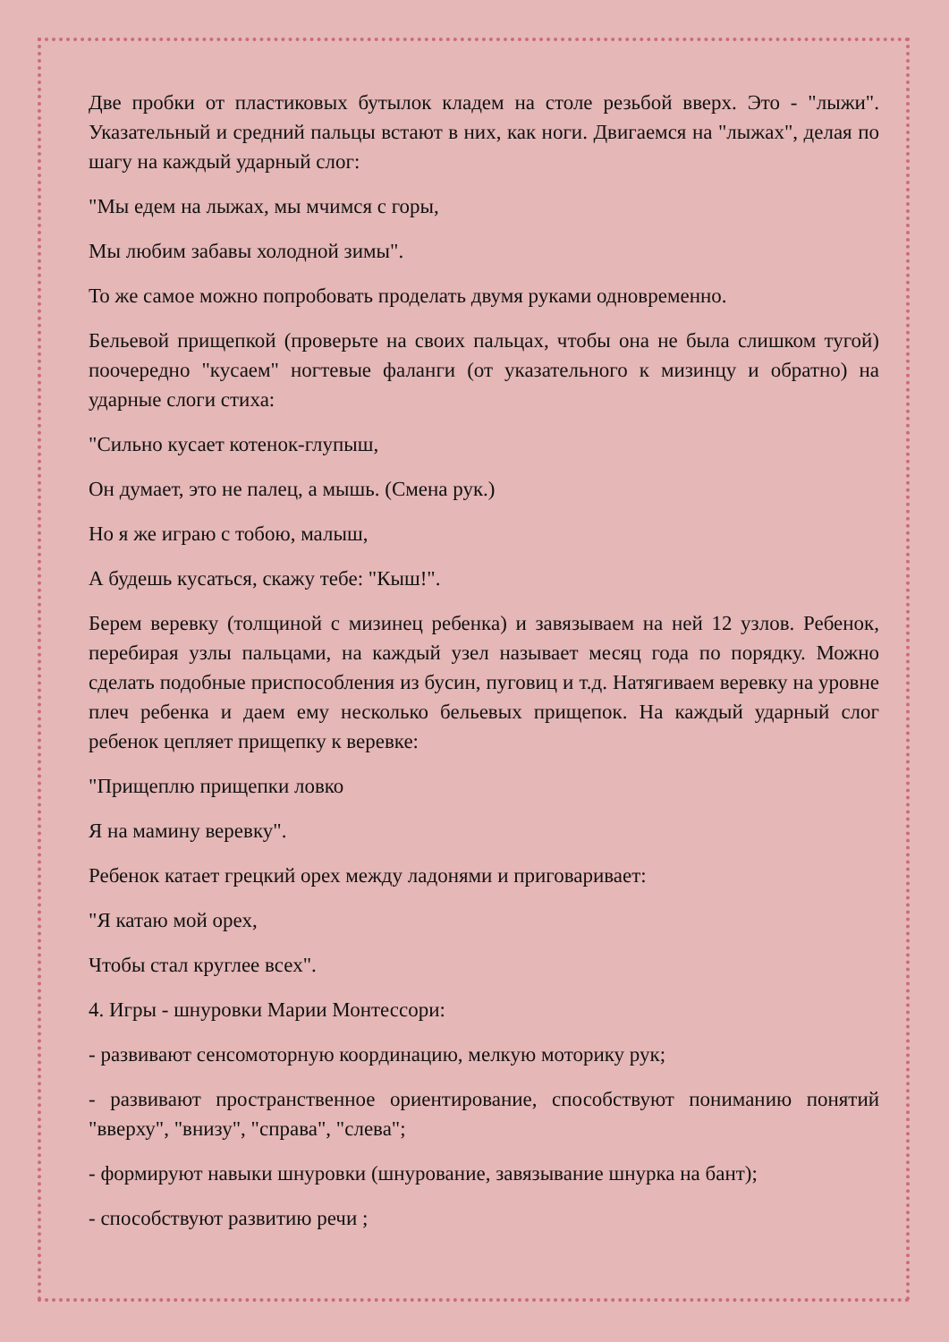Две пробки от пластиковых бутылок кладем на столе резьбой вверх. Это - "лыжи". Указательный и средний пальцы встают в них, как ноги. Двигаемся на "лыжах", делая по шагу на каждый ударный слог:
"Мы едем на лыжах, мы мчимся с горы,
Мы любим забавы холодной зимы".
То же самое можно попробовать проделать двумя руками одновременно.
Бельевой прищепкой (проверьте на своих пальцах, чтобы она не была слишком тугой) поочередно "кусаем" ногтевые фаланги (от указательного к мизинцу и обратно) на ударные слоги стиха:
"Сильно кусает котенок-глупыш,
Он думает, это не палец, а мышь. (Смена рук.)
Но я же играю с тобою, малыш,
А будешь кусаться, скажу тебе: "Кыш!".
Берем веревку (толщиной с мизинец ребенка) и завязываем на ней 12 узлов. Ребенок, перебирая узлы пальцами, на каждый узел называет месяц года по порядку. Можно сделать подобные приспособления из бусин, пуговиц и т.д. Натягиваем веревку на уровне плеч ребенка и даем ему несколько бельевых прищепок. На каждый ударный слог ребенок цепляет прищепку к веревке:
"Прищеплю прищепки ловко
Я на мамину веревку".
Ребенок катает грецкий орех между ладонями и приговаривает:
"Я катаю мой орех,
Чтобы стал круглее всех".
4. Игры - шнуровки Марии Монтессори:
- развивают сенсомоторную координацию, мелкую моторику рук;
- развивают пространственное ориентирование, способствуют пониманию понятий "вверху", "внизу", "справа", "слева";
- формируют навыки шнуровки (шнурование, завязывание шнурка на бант);
- способствуют развитию речи ;